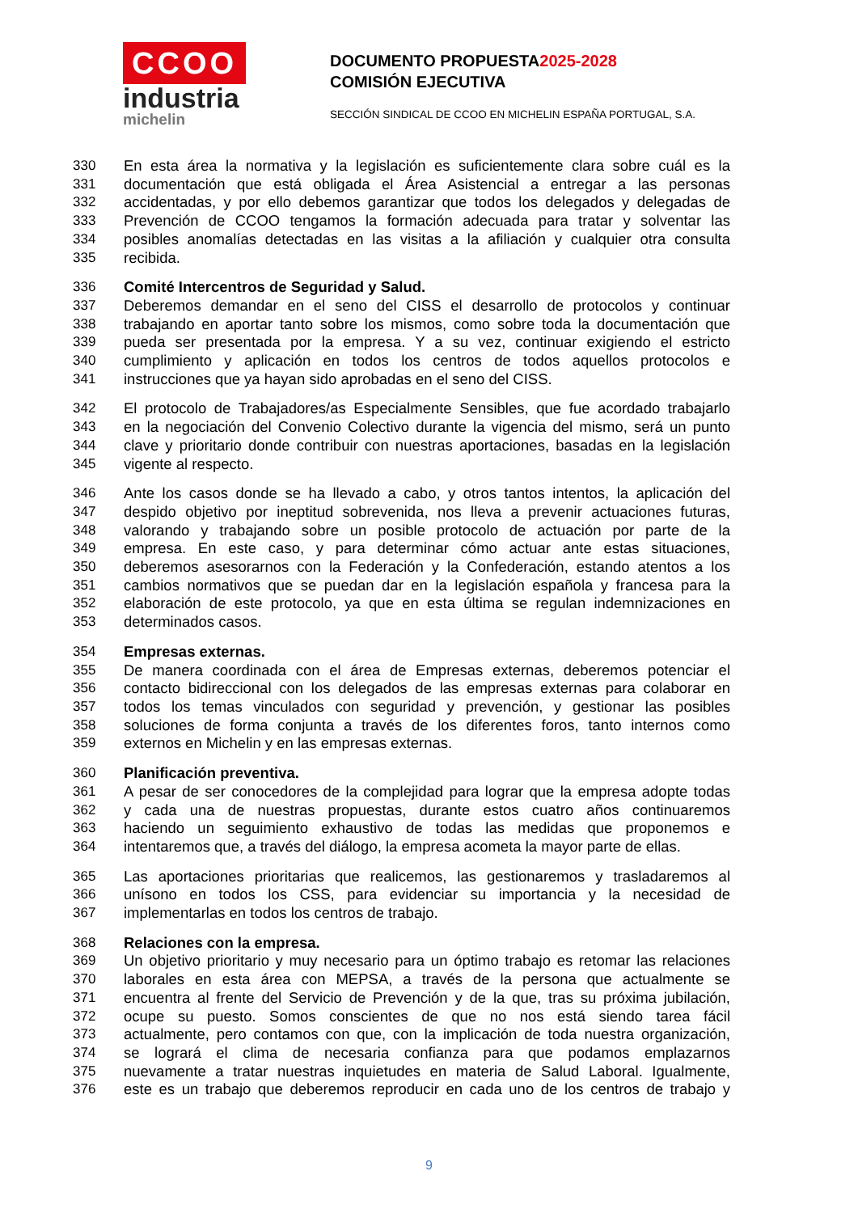CCOO
industria
michelin
DOCUMENTO PROPUESTA2025-2028
COMISIÓN EJECUTIVA
SECCIÓN SINDICAL DE CCOO EN MICHELIN ESPAÑA PORTUGAL, S.A.
330 En esta área la normativa y la legislación es suficientemente clara sobre cuál es la
331 documentación que está obligada el Área Asistencial a entregar a las personas
332 accidentadas, y por ello debemos garantizar que todos los delegados y delegadas de
333 Prevención de CCOO tengamos la formación adecuada para tratar y solventar las
334 posibles anomalías detectadas en las visitas a la afiliación y cualquier otra consulta
335 recibida.
336 Comité Intercentros de Seguridad y Salud.
337 Deberemos demandar en el seno del CISS el desarrollo de protocolos y continuar
338 trabajando en aportar tanto sobre los mismos, como sobre toda la documentación que
339 pueda ser presentada por la empresa. Y a su vez, continuar exigiendo el estricto
340 cumplimiento y aplicación en todos los centros de todos aquellos protocolos e
341 instrucciones que ya hayan sido aprobadas en el seno del CISS.
342 El protocolo de Trabajadores/as Especialmente Sensibles, que fue acordado trabajarlo
343 en la negociación del Convenio Colectivo durante la vigencia del mismo, será un punto
344 clave y prioritario donde contribuir con nuestras aportaciones, basadas en la legislación
345 vigente al respecto.
346 Ante los casos donde se ha llevado a cabo, y otros tantos intentos, la aplicación del
347 despido objetivo por ineptitud sobrevenida, nos lleva a prevenir actuaciones futuras,
348 valorando y trabajando sobre un posible protocolo de actuación por parte de la
349 empresa. En este caso, y para determinar cómo actuar ante estas situaciones,
350 deberemos asesorarnos con la Federación y la Confederación, estando atentos a los
351 cambios normativos que se puedan dar en la legislación española y francesa para la
352 elaboración de este protocolo, ya que en esta última se regulan indemnizaciones en
353 determinados casos.
354 Empresas externas.
355 De manera coordinada con el área de Empresas externas, deberemos potenciar el
356 contacto bidireccional con los delegados de las empresas externas para colaborar en
357 todos los temas vinculados con seguridad y prevención, y gestionar las posibles
358 soluciones de forma conjunta a través de los diferentes foros, tanto internos como
359 externos en Michelin y en las empresas externas.
360 Planificación preventiva.
361 A pesar de ser conocedores de la complejidad para lograr que la empresa adopte todas
362 y cada una de nuestras propuestas, durante estos cuatro años continuaremos
363 haciendo un seguimiento exhaustivo de todas las medidas que proponemos e
364 intentaremos que, a través del diálogo, la empresa acometa la mayor parte de ellas.
365 Las aportaciones prioritarias que realicemos, las gestionaremos y trasladaremos al
366 unísono en todos los CSS, para evidenciar su importancia y la necesidad de
367 implementarlas en todos los centros de trabajo.
368 Relaciones con la empresa.
369 Un objetivo prioritario y muy necesario para un óptimo trabajo es retomar las relaciones
370 laborales en esta área con MEPSA, a través de la persona que actualmente se
371 encuentra al frente del Servicio de Prevención y de la que, tras su próxima jubilación,
372 ocupe su puesto. Somos conscientes de que no nos está siendo tarea fácil
373 actualmente, pero contamos con que, con la implicación de toda nuestra organización,
374 se logrará el clima de necesaria confianza para que podamos emplazarnos
375 nuevamente a tratar nuestras inquietudes en materia de Salud Laboral. Igualmente,
376 este es un trabajo que deberemos reproducir en cada uno de los centros de trabajo y
9